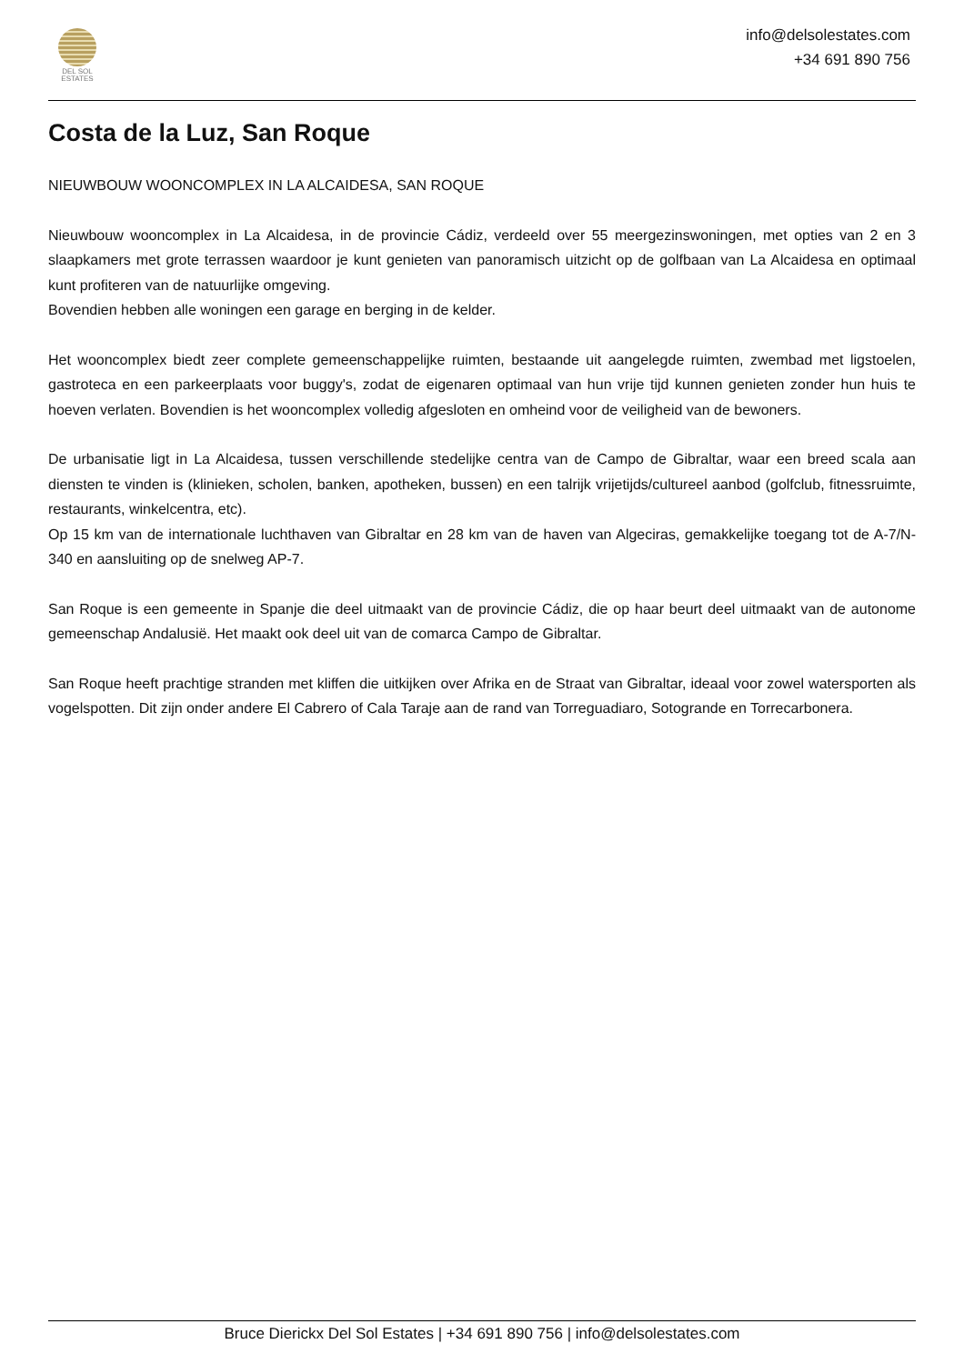DEL SOL
ESTATES
info@delsolestates.com
+34 691 890 756
Costa de la Luz, San Roque
NIEUWBOUW WOONCOMPLEX IN LA ALCAIDESA, SAN ROQUE
Nieuwbouw wooncomplex in La Alcaidesa, in de provincie Cádiz, verdeeld over 55 meergezinswoningen, met opties van 2 en 3 slaapkamers met grote terrassen waardoor je kunt genieten van panoramisch uitzicht op de golfbaan van La Alcaidesa en optimaal kunt profiteren van de natuurlijke omgeving.
Bovendien hebben alle woningen een garage en berging in de kelder.
Het wooncomplex biedt zeer complete gemeenschappelijke ruimten, bestaande uit aangelegde ruimten, zwembad met ligstoelen, gastroteca en een parkeerplaats voor buggy's, zodat de eigenaren optimaal van hun vrije tijd kunnen genieten zonder hun huis te hoeven verlaten. Bovendien is het wooncomplex volledig afgesloten en omheind voor de veiligheid van de bewoners.
De urbanisatie ligt in La Alcaidesa, tussen verschillende stedelijke centra van de Campo de Gibraltar, waar een breed scala aan diensten te vinden is (klinieken, scholen, banken, apotheken, bussen) en een talrijk vrijetijds/cultureel aanbod (golfclub, fitnessruimte, restaurants, winkelcentra, etc).
Op 15 km van de internationale luchthaven van Gibraltar en 28 km van de haven van Algeciras, gemakkelijke toegang tot de A-7/N-340 en aansluiting op de snelweg AP-7.
San Roque is een gemeente in Spanje die deel uitmaakt van de provincie Cádiz, die op haar beurt deel uitmaakt van de autonome gemeenschap Andalusië. Het maakt ook deel uit van de comarca Campo de Gibraltar.
San Roque heeft prachtige stranden met kliffen die uitkijken over Afrika en de Straat van Gibraltar, ideaal voor zowel watersporten als vogelspotten. Dit zijn onder andere El Cabrero of Cala Taraje aan de rand van Torreguadiaro, Sotogrande en Torrecarbonera.
Bruce Dierickx Del Sol Estates | +34 691 890 756 | info@delsolestates.com